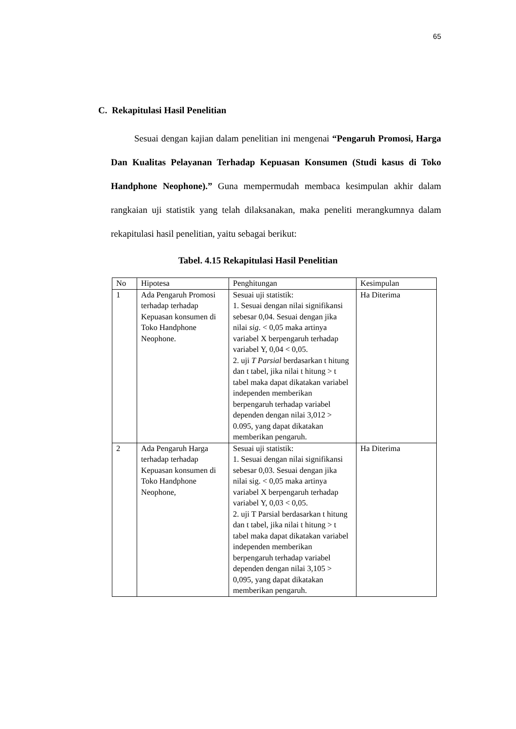65
C. Rekapitulasi Hasil Penelitian
Sesuai dengan kajian dalam penelitian ini mengenai “Pengaruh Promosi, Harga Dan Kualitas Pelayanan Terhadap Kepuasan Konsumen (Studi kasus di Toko Handphone Neophone).” Guna mempermudah membaca kesimpulan akhir dalam rangkaian uji statistik yang telah dilaksanakan, maka peneliti merangkumnya dalam rekapitulasi hasil penelitian, yaitu sebagai berikut:
Tabel. 4.15 Rekapitulasi Hasil Penelitian
| No | Hipotesa | Penghitungan | Kesimpulan |
| --- | --- | --- | --- |
| 1 | Ada Pengaruh Promosi terhadap terhadap Kepuasan konsumen di Toko Handphone Neophone. | Sesuai uji statistik: 1. Sesuai dengan nilai signifikansi sebesar 0,04. Sesuai dengan jika nilai sig . < 0,05 maka artinya variabel X berpengaruh terhadap variabel Y, 0,04 < 0,05. 2. uji T Parsial berdasarkan t hitung dan t tabel, jika nilai t hitung > t tabel maka dapat dikatakan variabel independen memberikan berpengaruh terhadap variabel dependen dengan nilai 3,012 > 0.095, yang dapat dikatakan memberikan pengaruh. | Ha Diterima |
| 2 | Ada Pengaruh Harga terhadap terhadap Kepuasan konsumen di Toko Handphone Neophone, | Sesuai uji statistik: 1. Sesuai dengan nilai signifikansi sebesar 0,03. Sesuai dengan jika nilai sig. < 0,05 maka artinya variabel X berpengaruh terhadap variabel Y, 0,03 < 0,05. 2. uji T Parsial berdasarkan t hitung dan t tabel, jika nilai t hitung > t tabel maka dapat dikatakan variabel independen memberikan berpengaruh terhadap variabel dependen dengan nilai 3,105 > 0,095, yang dapat dikatakan memberikan pengaruh. | Ha Diterima |